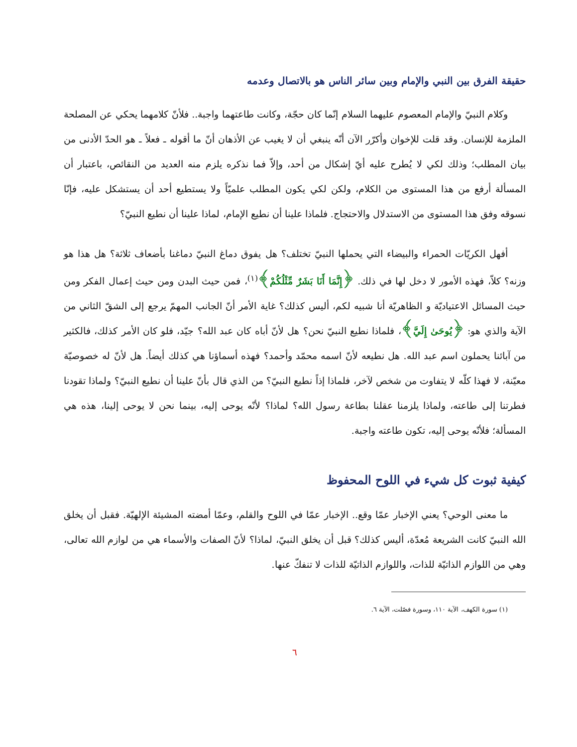حقيقة الفرق بين النبي والإمام وبين سائر الناس هو بالاتصال وعدمه
وكلام النبيّ والإمام المعصوم عليهما السلام إنّما كان حجّة، وكانت طاعتهما واجبة.. فلأنّ كلامهما يحكي عن المصلحة الملزمة للإنسان. وقد قلت للإخوان وأكرّر الآن أنّه ينبغي أن لا يغيب عن الأذهان أنّ ما أقوله ـ فعلاً ـ هو الحدّ الأدنى من بيان المطلب؛ وذلك لكي لا يُطرح عليه أيّ إشكال من أحد، وإلاّ فما نذكره يلزم منه العديد من النقائص، باعتبار أن المسألة أرفع من هذا المستوى من الكلام، ولكن لكي يكون المطلب علميّاً ولا يستطيع أحد أن يستشكل عليه، فإنّا نسوقه وفق هذا المستوى من الاستدلال والاحتجاج. فلماذا علينا أن نطيع الإمام، لماذا علينا أن نطيع النبيّ؟
أفهل الكريّات الحمراء والبيضاء التي يحملها النبيّ تختلف؟ هل يفوق دماغ النبيّ دماغنا بأضعاف ثلاثة؟ هل هذا هو وزنه؟ كلاّ، فهذه الأمور لا دخل لها في ذلك. ﴿إِنَّمَا أَنَا بَشَرٌ مِّثْلُكُمْ﴾<sup>(١)</sup>، فمن حيث البدن ومن حيث إعمال الفكر ومن حيث المسائل الاعتياديّة و الظاهريّة أنا شبيه لكم، أليس كذلك؟ غاية الأمر أنّ الجانب المهمّ يرجع إلى الشقّ الثاني من الآية والذي هو: ﴿يُوحَىٰ إِلَيَّ﴾، فلماذا نطيع النبيّ نحن؟ هل لأنّ أباه كان عبد الله؟ جيّد، فلو كان الأمر كذلك، فالكثير من آبائنا يحملون اسم عبد الله. هل نطيعه لأنّ اسمه محمّد وأحمد؟ فهذه أسماؤنا هي كذلك أيضاً. هل لأنّ له خصوصيّة معيّنة، لا فهذا كلّه لا يتفاوت من شخص لآخر، فلماذا إذاً نطيع النبيّ؟ من الذي قال بأنّ علينا أن نطيع النبيّ؟ ولماذا تقودنا فطرتنا إلى طاعته، ولماذا يلزمنا عقلنا بطاعة رسول الله؟ لماذا؟ لأنّه يوحى إليه، بينما نحن لا يوحى إلينا، هذه هي المسألة؛ فلأنّه يوحى إليه، تكون طاعته واجبة.
كيفية ثبوت كل شيء في اللوح المحفوظ
ما معنى الوحي؟ يعني الإخبار عمّا وقع.. الإخبار عمّا في اللوح والقلم، وعمّا أمضته المشيئة الإلهيّة. فقبل أن يخلق الله النبيّ كانت الشريعة مُعدّة، أليس كذلك؟ قبل أن يخلق النبيّ، لماذا؟ لأنّ الصفات والأسماء هي من لوازم الله تعالى، وهي من اللوازم الذاتيّة للذات، واللوازم الذاتيّة للذات لا تنفكّ عنها.
(١) سورة الكهف، الآية ١١٠، وسورة فصّلت، الآية ٦.
٦